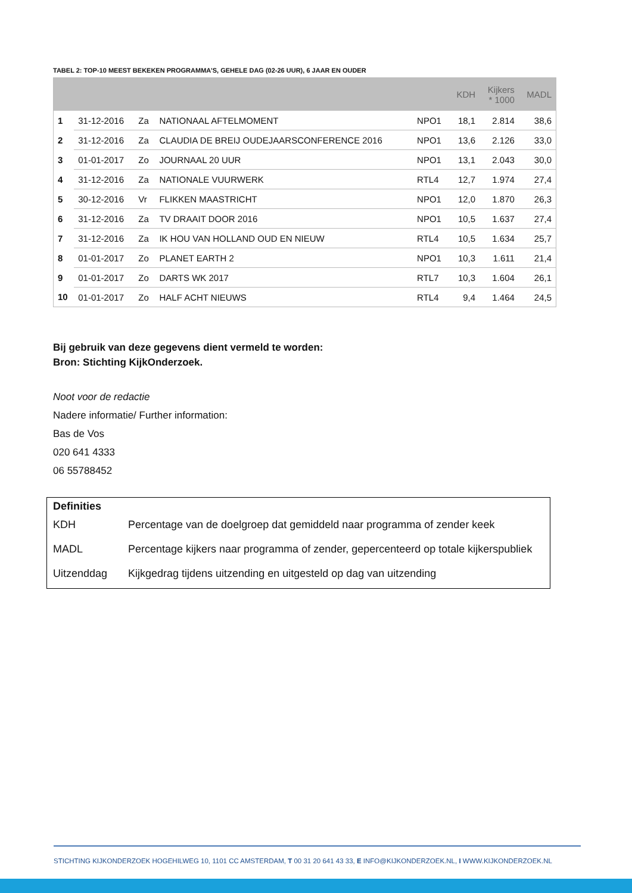TABEL 2: TOP-10 MEEST BEKEKEN PROGRAMMA’S, GEHELE DAG (02-26 UUR), 6 JAAR EN OUDER
| | | | | | KDH | Kijkers * 1000 | MADL |
| --- | --- | --- | --- | --- | --- | --- | --- |
| 1 | 31-12-2016 | Za | NATIONAAL AFTELMOMENT | NPO1 | 18,1 | 2.814 | 38,6 |
| 2 | 31-12-2016 | Za | CLAUDIA DE BREIJ OUDEJAARSCONFERENCE 2016 | NPO1 | 13,6 | 2.126 | 33,0 |
| 3 | 01-01-2017 | Zo | JOURNAAL 20 UUR | NPO1 | 13,1 | 2.043 | 30,0 |
| 4 | 31-12-2016 | Za | NATIONALE VUURWERK | RTL4 | 12,7 | 1.974 | 27,4 |
| 5 | 30-12-2016 | Vr | FLIKKEN MAASTRICHT | NPO1 | 12,0 | 1.870 | 26,3 |
| 6 | 31-12-2016 | Za | TV DRAAIT DOOR 2016 | NPO1 | 10,5 | 1.637 | 27,4 |
| 7 | 31-12-2016 | Za | IK HOU VAN HOLLAND OUD EN NIEUW | RTL4 | 10,5 | 1.634 | 25,7 |
| 8 | 01-01-2017 | Zo | PLANET EARTH 2 | NPO1 | 10,3 | 1.611 | 21,4 |
| 9 | 01-01-2017 | Zo | DARTS WK 2017 | RTL7 | 10,3 | 1.604 | 26,1 |
| 10 | 01-01-2017 | Zo | HALF ACHT NIEUWS | RTL4 | 9,4 | 1.464 | 24,5 |
Bij gebruik van deze gegevens dient vermeld te worden:
Bron: Stichting KijkOnderzoek.
Noot voor de redactie
Nadere informatie/ Further information:
Bas de Vos
020 641 4333
06 55788452
Definities
| KDH | Percentage van de doelgroep dat gemiddeld naar programma of zender keek |
| MADL | Percentage kijkers naar programma of zender, gepercenteerd op totale kijkerspubliek |
| Uitzenddag | Kijkgedrag tijdens uitzending en uitgesteld op dag van uitzending |
STICHTING KIJKONDERZOEK HOGEHILWEG 10, 1101 CC AMSTERDAM, T 00 31 20 641 43 33, E INFO@KIJKONDERZOEK.NL, I WWW.KIJKONDERZOEK.NL